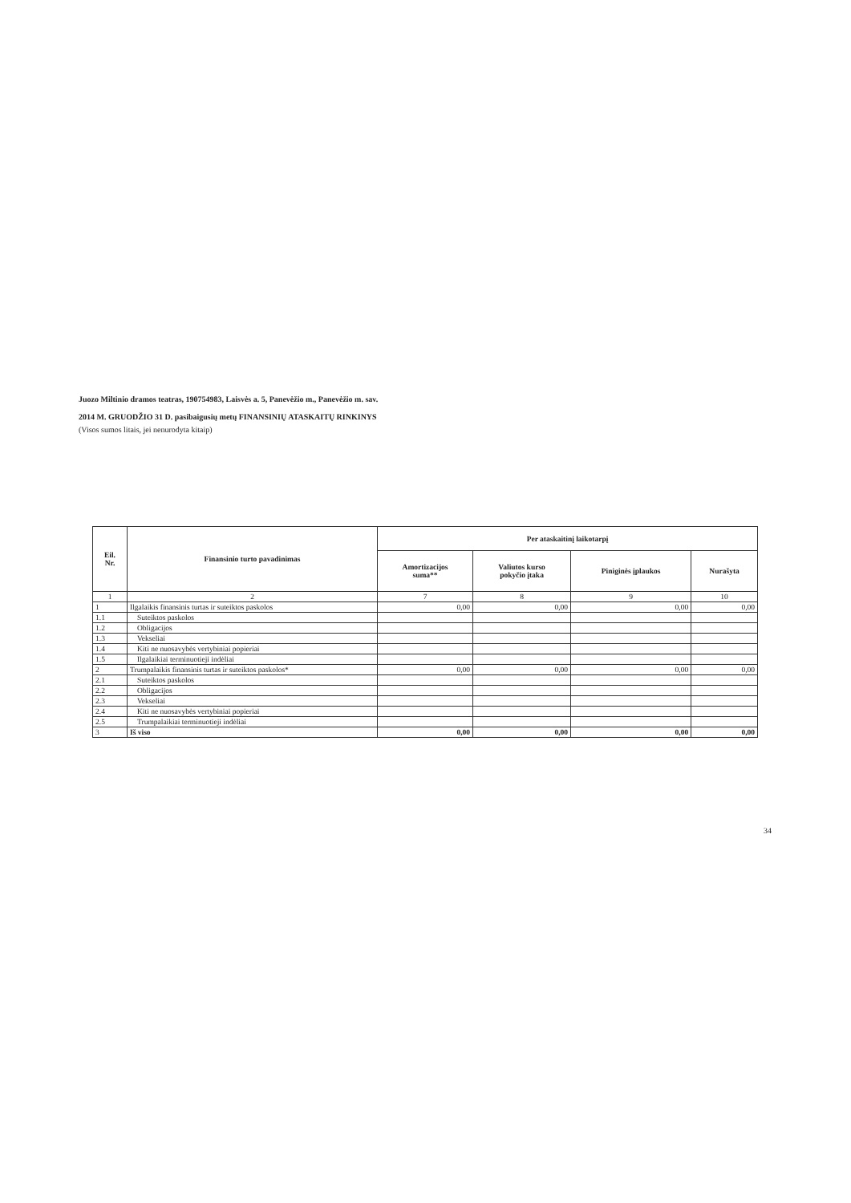Juozo Miltinio dramos teatras, 190754983, Laisvės a. 5, Panevėžio m., Panevėžio m. sav.
2014 M. GRUODŽIO 31 D. pasibaigusių metų FINANSINIŲ ATASKAITŲ RINKINYS
(Visos sumos litais, jei nenurodyta kitaip)
| Eil. Nr. | Finansinio turto pavadinimas | Per ataskaitinį laikotarpį | | | |
| --- | --- | --- | --- | --- | --- |
| | | Amortizacijos suma** | Valiutos kurso pokyčio įtaka | Piniginės įplaukos | Nurašyta |
| 1 | 2 | 7 | 8 | 9 | 10 |
| 1 | Ilgalaikis finansinis turtas ir suteiktos paskolos | 0,00 | 0,00 | 0,00 | 0,00 |
| 1.1 | Suteiktos paskolos | | | | |
| 1.2 | Obligacijos | | | | |
| 1.3 | Vekseliai | | | | |
| 1.4 | Kiti ne nuosavybės vertybiniai popieriai | | | | |
| 1.5 | Ilgalaikiai terminuotieji indėliai | | | | |
| 2 | Trumpalaikis finansinis turtas ir suteiktos paskolos* | 0,00 | 0,00 | 0,00 | 0,00 |
| 2.1 | Suteiktos paskolos | | | | |
| 2.2 | Obligacijos | | | | |
| 2.3 | Vekseliai | | | | |
| 2.4 | Kiti ne nuosavybės vertybiniai popieriai | | | | |
| 2.5 | Trumpalaikiai terminuotieji indėliai | | | | |
| 3 | Iš viso | 0,00 | 0,00 | 0,00 | 0,00 |
34